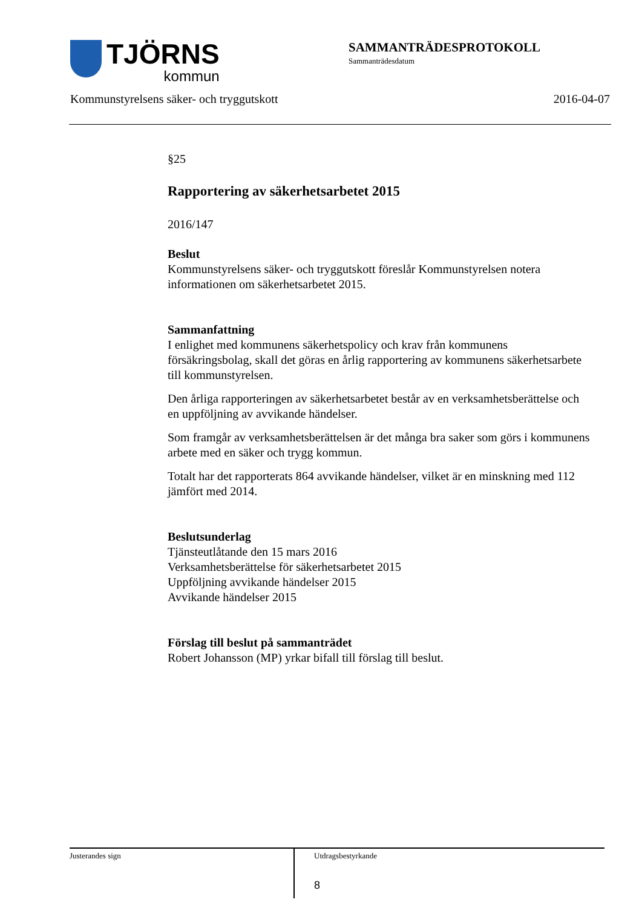TJÖRNS
kommun
SAMMANTRÄDESPROTOKOLL
Sammanträdesdatum
Kommunstyrelsens säker- och tryggutskott 2016-04-07
§25
Rapportering av säkerhetsarbetet 2015
2016/147
Beslut
Kommunstyrelsens säker- och tryggutskott föreslår Kommunstyrelsen notera informationen om säkerhetsarbetet 2015.
Sammanfattning
I enlighet med kommunens säkerhetspolicy och krav från kommunens försäkringsbolag, skall det göras en årlig rapportering av kommunens säkerhetsarbete till kommunstyrelsen.
Den årliga rapporteringen av säkerhetsarbetet består av en verksamhetsberättelse och en uppföljning av avvikande händelser.
Som framgår av verksamhetsberättelsen är det många bra saker som görs i kommunens arbete med en säker och trygg kommun.
Totalt har det rapporterats 864 avvikande händelser, vilket är en minskning med 112 jämfört med 2014.
Beslutsunderlag
Tjänsteutlåtande den 15 mars 2016
Verksamhetsberättelse för säkerhetsarbetet 2015
Uppföljning avvikande händelser 2015
Avvikande händelser 2015
Förslag till beslut på sammanträdet
Robert Johansson (MP) yrkar bifall till förslag till beslut.
Justerandes sign
Utdragsbestyrkande
8